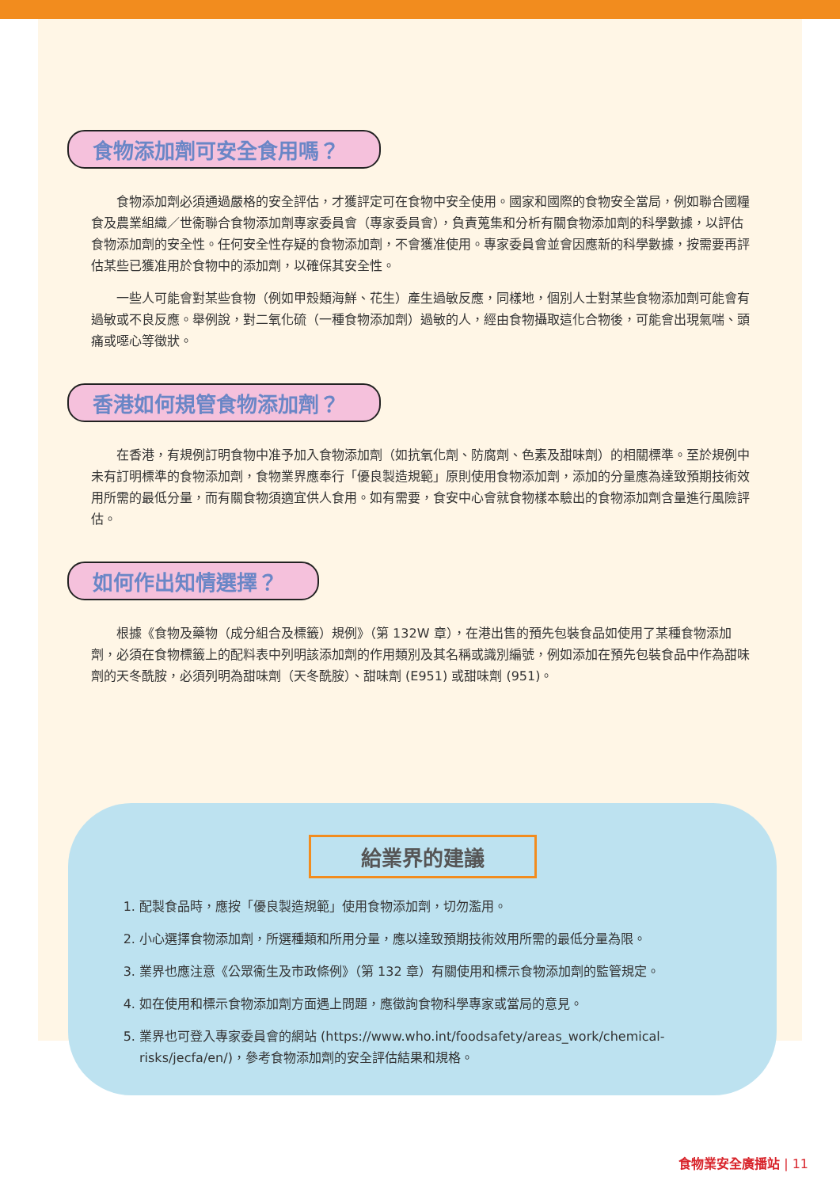食物添加劑可安全食用嗎？
食物添加劑必須通過嚴格的安全評估，才獲評定可在食物中安全使用。國家和國際的食物安全當局，例如聯合國糧食及農業組織／世衞聯合食物添加劑專家委員會（專家委員會），負責蒐集和分析有關食物添加劑的科學數據，以評估食物添加劑的安全性。任何安全性存疑的食物添加劑，不會獲准使用。專家委員會並會因應新的科學數據，按需要再評估某些已獲准用於食物中的添加劑，以確保其安全性。
一些人可能會對某些食物（例如甲殼類海鮮、花生）產生過敏反應，同樣地，個別人士對某些食物添加劑可能會有過敏或不良反應。舉例說，對二氧化硫（一種食物添加劑）過敏的人，經由食物攝取這化合物後，可能會出現氣喘、頭痛或噁心等徵狀。
香港如何規管食物添加劑？
在香港，有規例訂明食物中准予加入食物添加劑（如抗氧化劑、防腐劑、色素及甜味劑）的相關標準。至於規例中未有訂明標準的食物添加劑，食物業界應奉行「優良製造規範」原則使用食物添加劑，添加的分量應為達致預期技術效用所需的最低分量，而有關食物須適宜供人食用。如有需要，食安中心會就食物樣本驗出的食物添加劑含量進行風險評估。
如何作出知情選擇？
根據《食物及藥物（成分組合及標籤）規例》（第 132W 章），在港出售的預先包裝食品如使用了某種食物添加劑，必須在食物標籤上的配料表中列明該添加劑的作用類別及其名稱或識別編號，例如添加在預先包裝食品中作為甜味劑的天冬酰胺，必須列明為甜味劑（天冬酰胺）、甜味劑 (E951) 或甜味劑 (951)。
給業界的建議
1. 配製食品時，應按「優良製造規範」使用食物添加劑，切勿濫用。
2. 小心選擇食物添加劑，所選種類和所用分量，應以達致預期技術效用所需的最低分量為限。
3. 業界也應注意《公眾衞生及市政條例》（第 132 章）有關使用和標示食物添加劑的監管規定。
4. 如在使用和標示食物添加劑方面遇上問題，應徵詢食物科學專家或當局的意見。
5. 業界也可登入專家委員會的網站 (https://www.who.int/foodsafety/areas_work/chemical-risks/jecfa/en/)，參考食物添加劑的安全評估結果和規格。
食物業安全廣播站 | 11